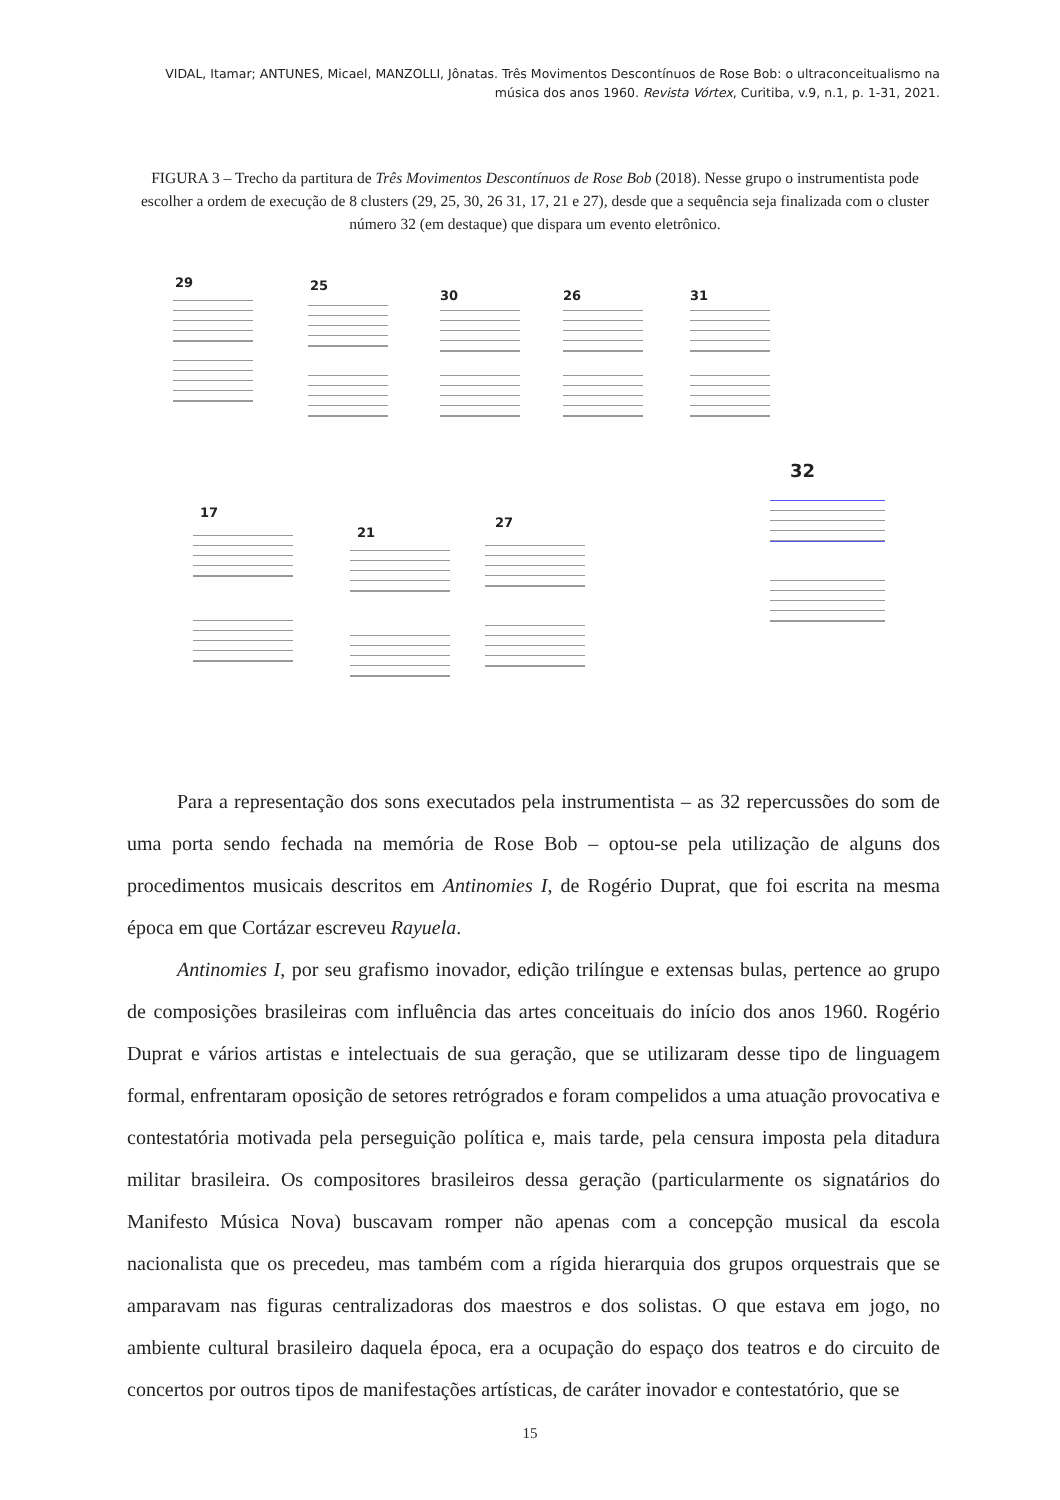VIDAL, Itamar; ANTUNES, Micael, MANZOLLI, Jônatas. Três Movimentos Descontínuos de Rose Bob: o ultraconceitualismo na música dos anos 1960. Revista Vórtex, Curitiba, v.9, n.1, p. 1-31, 2021.
FIGURA 3 – Trecho da partitura de Três Movimentos Descontínuos de Rose Bob (2018). Nesse grupo o instrumentista pode escolher a ordem de execução de 8 clusters (29, 25, 30, 26 31, 17, 21 e 27), desde que a sequência seja finalizada com o cluster número 32 (em destaque) que dispara um evento eletrônico.
29 25
30 26 31
32
17
21
27
Para a representação dos sons executados pela instrumentista – as 32 repercussões do som de uma porta sendo fechada na memória de Rose Bob – optou-se pela utilização de alguns dos procedimentos musicais descritos em Antinomies I, de Rogério Duprat, que foi escrita na mesma época em que Cortázar escreveu Rayuela.
Antinomies I, por seu grafismo inovador, edição trilíngue e extensas bulas, pertence ao grupo de composições brasileiras com influência das artes conceituais do início dos anos 1960. Rogério Duprat e vários artistas e intelectuais de sua geração, que se utilizaram desse tipo de linguagem formal, enfrentaram oposição de setores retrógrados e foram compelidos a uma atuação provocativa e contestatória motivada pela perseguição política e, mais tarde, pela censura imposta pela ditadura militar brasileira. Os compositores brasileiros dessa geração (particularmente os signatários do Manifesto Música Nova) buscavam romper não apenas com a concepção musical da escola nacionalista que os precedeu, mas também com a rígida hierarquia dos grupos orquestrais que se amparavam nas figuras centralizadoras dos maestros e dos solistas. O que estava em jogo, no ambiente cultural brasileiro daquela época, era a ocupação do espaço dos teatros e do circuito de concertos por outros tipos de manifestações artísticas, de caráter inovador e contestatório, que se
15